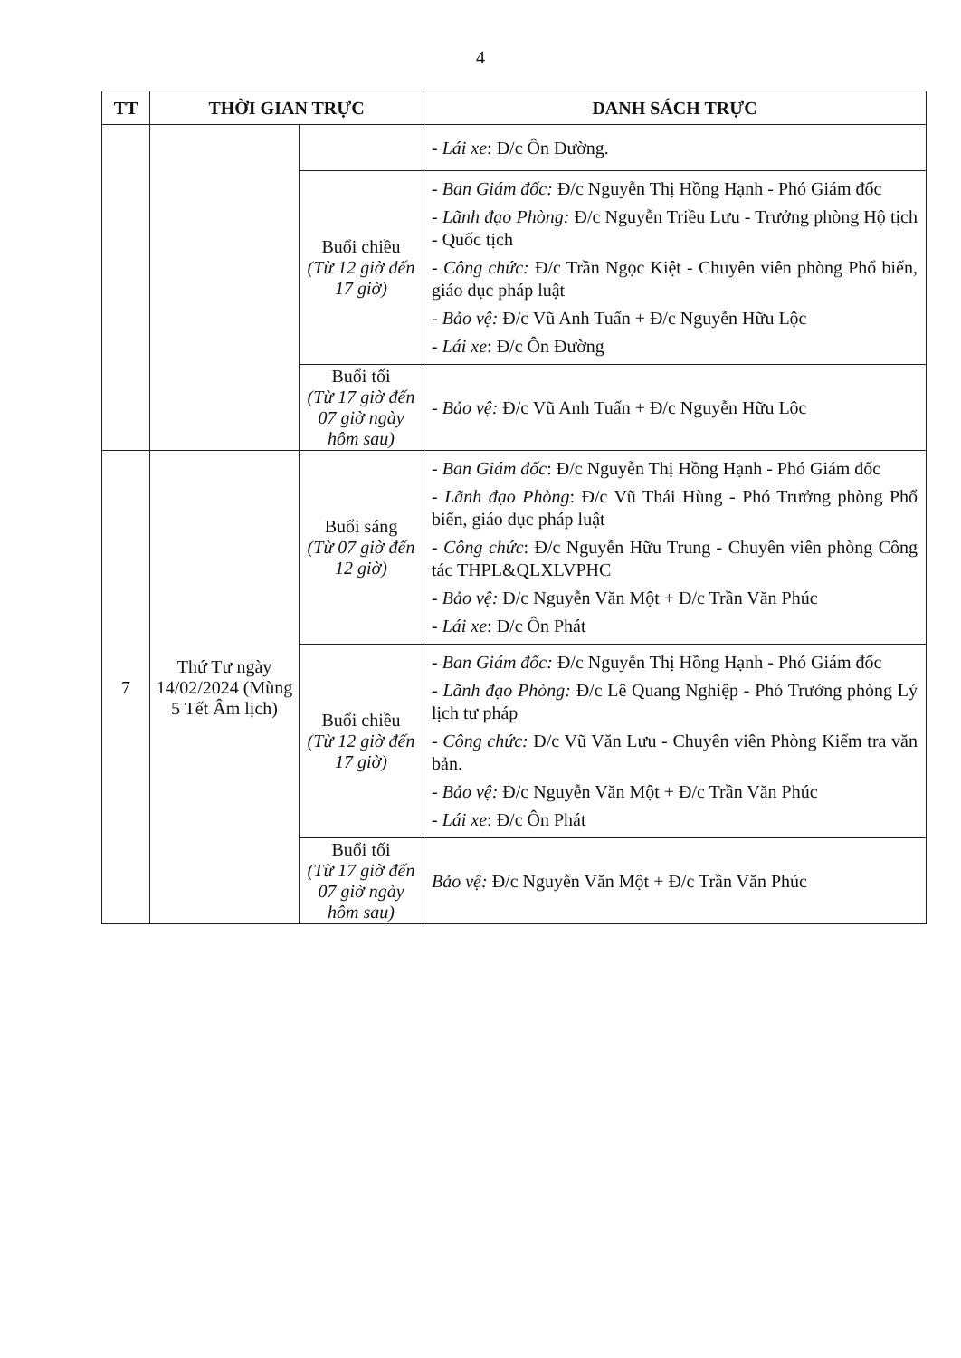4
| TT | THỜI GIAN TRỰC | | DANH SÁCH TRỰC |
| --- | --- | --- | --- |
| | | | - Lái xe : Đ/c Ôn Đường. |
| | | Buổi chiều (Từ 12 giờ đến 17 giờ) | - Ban Giám đốc: Đ/c Nguyễn Thị Hồng Hạnh - Phó Giám đốc - Lãnh đạo Phòng: Đ/c Nguyễn Triều Lưu - Trưởng phòng Hộ tịch - Quốc tịch - Công chức: Đ/c Trần Ngọc Kiệt - Chuyên viên phòng Phổ biến, giáo dục pháp luật - Bảo vệ: Đ/c Vũ Anh Tuấn + Đ/c Nguyễn Hữu Lộc - Lái xe : Đ/c Ôn Đường |
| | | Buổi tối (Từ 17 giờ đến 07 giờ ngày hôm sau) | - Bảo vệ: Đ/c Vũ Anh Tuấn + Đ/c Nguyễn Hữu Lộc |
| 7 | Thứ Tư ngày 14/02/2024 (Mùng 5 Tết Âm lịch) | Buổi sáng (Từ 07 giờ đến 12 giờ) | - Ban Giám đốc : Đ/c Nguyễn Thị Hồng Hạnh - Phó Giám đốc - Lãnh đạo Phòng : Đ/c Vũ Thái Hùng - Phó Trưởng phòng Phổ biến, giáo dục pháp luật - Công chức : Đ/c Nguyễn Hữu Trung - Chuyên viên phòng Công tác THPL&QLXLVPHC - Bảo vệ: Đ/c Nguyễn Văn Một + Đ/c Trần Văn Phúc - Lái xe : Đ/c Ôn Phát |
| | | Buổi chiều (Từ 12 giờ đến 17 giờ) | - Ban Giám đốc: Đ/c Nguyễn Thị Hồng Hạnh - Phó Giám đốc - Lãnh đạo Phòng: Đ/c Lê Quang Nghiệp - Phó Trưởng phòng Lý lịch tư pháp - Công chức: Đ/c Vũ Văn Lưu - Chuyên viên Phòng Kiểm tra văn bản. - Bảo vệ: Đ/c Nguyễn Văn Một + Đ/c Trần Văn Phúc - Lái xe : Đ/c Ôn Phát |
| | | Buổi tối (Từ 17 giờ đến 07 giờ ngày hôm sau) | Bảo vệ: Đ/c Nguyễn Văn Một + Đ/c Trần Văn Phúc |